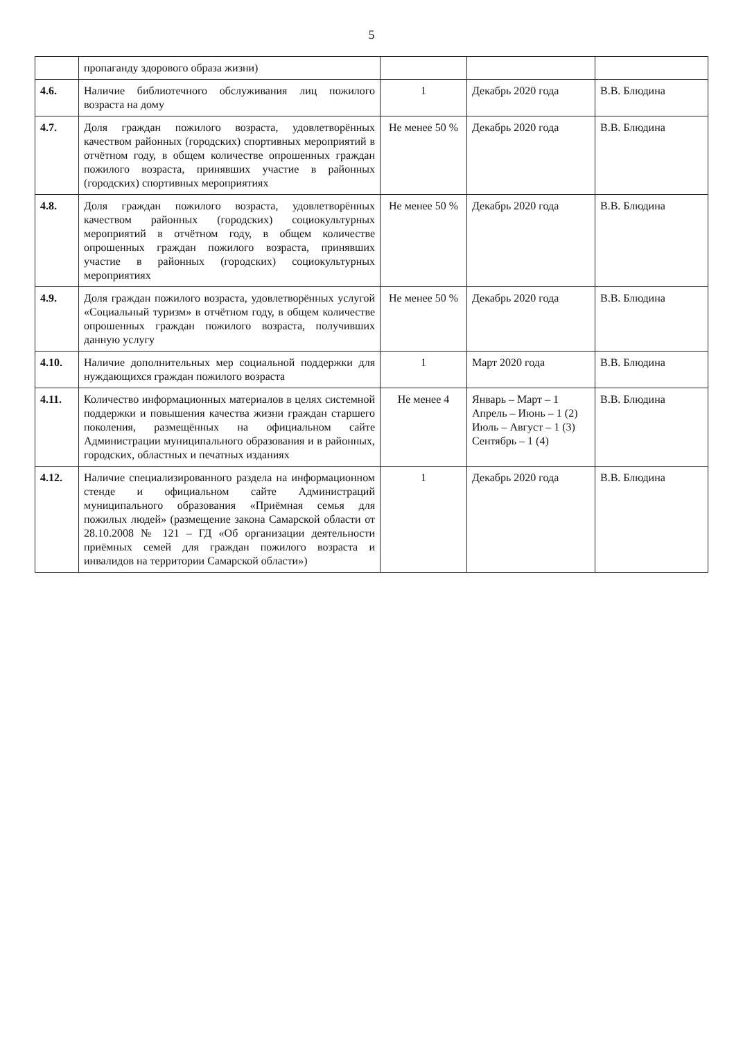5
| | пропаганду здорового образа жизни) | | | |
| 4.6. | Наличие библиотечного обслуживания лиц пожилого возраста на дому | 1 | Декабрь 2020 года | В.В. Блюдина |
| 4.7. | Доля граждан пожилого возраста, удовлетворённых качеством районных (городских) спортивных мероприятий в отчётном году, в общем количестве опрошенных граждан пожилого возраста, принявших участие в районных (городских) спортивных мероприятиях | Не менее 50 % | Декабрь 2020 года | В.В. Блюдина |
| 4.8. | Доля граждан пожилого возраста, удовлетворённых качеством районных (городских) социокультурных мероприятий в отчётном году, в общем количестве опрошенных граждан пожилого возраста, принявших участие в районных (городских) социокультурных мероприятиях | Не менее 50 % | Декабрь 2020 года | В.В. Блюдина |
| 4.9. | Доля граждан пожилого возраста, удовлетворённых услугой «Социальный туризм» в отчётном году, в общем количестве опрошенных граждан пожилого возраста, получивших данную услугу | Не менее 50 % | Декабрь 2020 года | В.В. Блюдина |
| 4.10. | Наличие дополнительных мер социальной поддержки для нуждающихся граждан пожилого возраста | 1 | Март 2020 года | В.В. Блюдина |
| 4.11. | Количество информационных материалов в целях системной поддержки и повышения качества жизни граждан старшего поколения, размещённых на официальном сайте Администрации муниципального образования и в районных, городских, областных и печатных изданиях | Не менее 4 | Январь – Март – 1 Апрель – Июнь – 1 (2) Июль – Август – 1 (3) Сентябрь – 1 (4) | В.В. Блюдина |
| 4.12. | Наличие специализированного раздела на информационном стенде и официальном сайте Администраций муниципального образования «Приёмная семья для пожилых людей» (размещение закона Самарской области от 28.10.2008 № 121 – ГД «Об организации деятельности приёмных семей для граждан пожилого возраста и инвалидов на территории Самарской области») | 1 | Декабрь 2020 года | В.В. Блюдина |